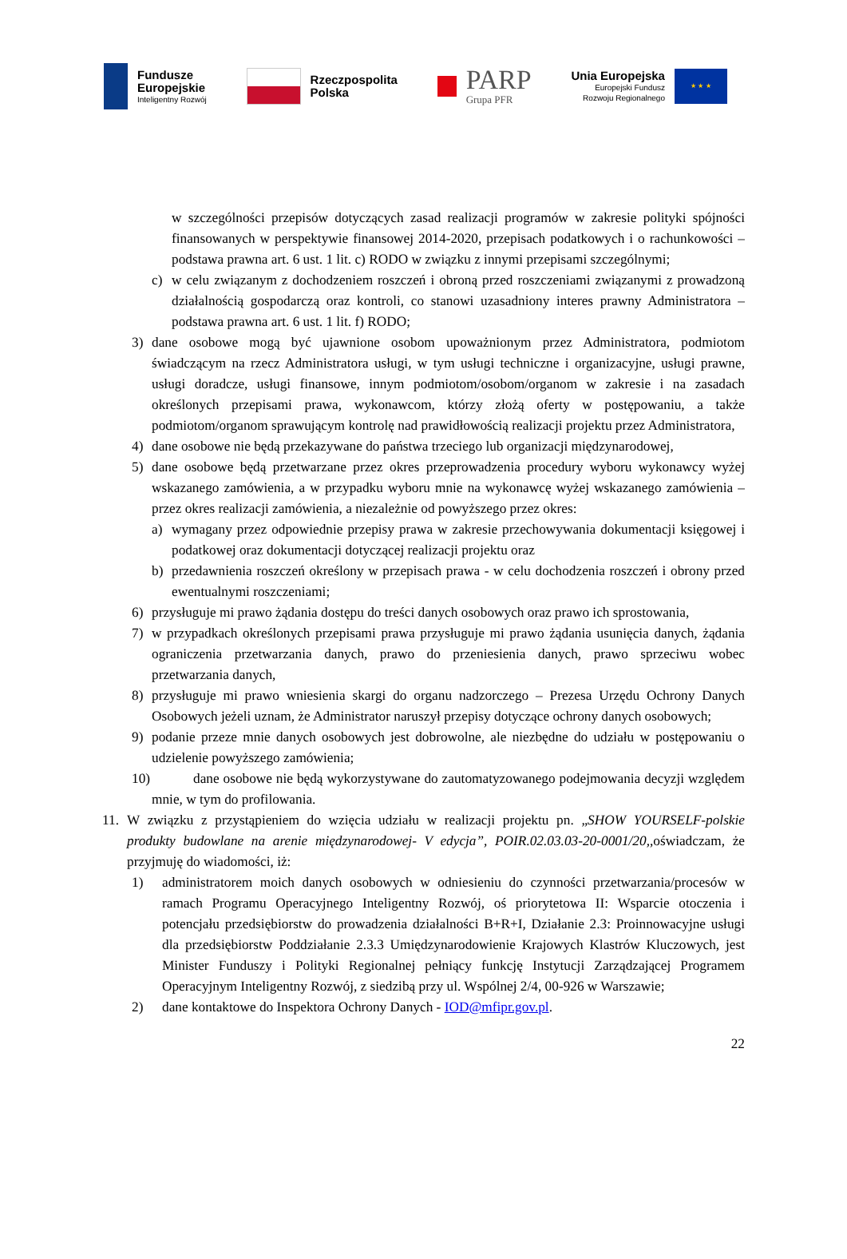Fundusze
Europejskie
Inteligentny Rozwój
Rzeczpospolita
Polska
PARP
Grupa PFR
Unia Europejska
Europejski Fundusz
Rozwoju Regionalnego
★ ★ ★
w szczególności przepisów dotyczących zasad realizacji programów w zakresie polityki spójności finansowanych w perspektywie finansowej 2014-2020, przepisach podatkowych i o rachunkowości – podstawa prawna art. 6 ust. 1 lit. c) RODO w związku z innymi przepisami szczególnymi;
c) w celu związanym z dochodzeniem roszczeń i obroną przed roszczeniami związanymi z prowadzoną działalnością gospodarczą oraz kontroli, co stanowi uzasadniony interes prawny Administratora – podstawa prawna art. 6 ust. 1 lit. f) RODO;
3) dane osobowe mogą być ujawnione osobom upoważnionym przez Administratora, podmiotom świadczącym na rzecz Administratora usługi, w tym usługi techniczne i organizacyjne, usługi prawne, usługi doradcze, usługi finansowe, innym podmiotom/osobom/organom w zakresie i na zasadach określonych przepisami prawa, wykonawcom, którzy złożą oferty w postępowaniu, a także podmiotom/organom sprawującym kontrolę nad prawidłowością realizacji projektu przez Administratora,
4) dane osobowe nie będą przekazywane do państwa trzeciego lub organizacji międzynarodowej,
5) dane osobowe będą przetwarzane przez okres przeprowadzenia procedury wyboru wykonawcy wyżej wskazanego zamówienia, a w przypadku wyboru mnie na wykonawcę wyżej wskazanego zamówienia – przez okres realizacji zamówienia, a niezależnie od powyższego przez okres:
a) wymagany przez odpowiednie przepisy prawa w zakresie przechowywania dokumentacji księgowej i podatkowej oraz dokumentacji dotyczącej realizacji projektu oraz
b) przedawnienia roszczeń określony w przepisach prawa - w celu dochodzenia roszczeń i obrony przed ewentualnymi roszczeniami;
6) przysługuje mi prawo żądania dostępu do treści danych osobowych oraz prawo ich sprostowania,
7) w przypadkach określonych przepisami prawa przysługuje mi prawo żądania usunięcia danych, żądania ograniczenia przetwarzania danych, prawo do przeniesienia danych, prawo sprzeciwu wobec przetwarzania danych,
8) przysługuje mi prawo wniesienia skargi do organu nadzorczego – Prezesa Urzędu Ochrony Danych Osobowych jeżeli uznam, że Administrator naruszył przepisy dotyczące ochrony danych osobowych;
9) podanie przeze mnie danych osobowych jest dobrowolne, ale niezbędne do udziału w postępowaniu o udzielenie powyższego zamówienia;
10) dane osobowe nie będą wykorzystywane do zautomatyzowanego podejmowania decyzji względem mnie, w tym do profilowania.
11.
W związku z przystąpieniem do wzięcia udziału w realizacji projektu pn. „SHOW YOURSELF-polskie produkty budowlane na arenie międzynarodowej- V edycja”, POIR.02.03.03-20-0001/20,,oświadczam, że przyjmuję do wiadomości, iż:
1) administratorem moich danych osobowych w odniesieniu do czynności przetwarzania/procesów w ramach Programu Operacyjnego Inteligentny Rozwój, oś priorytetowa II: Wsparcie otoczenia i potencjału przedsiębiorstw do prowadzenia działalności B+R+I, Działanie 2.3: Proinnowacyjne usługi dla przedsiębiorstw Poddziałanie 2.3.3 Umiędzynarodowienie Krajowych Klastrów Kluczowych, jest Minister Funduszy i Polityki Regionalnej pełniący funkcję Instytucji Zarządzającej Programem Operacyjnym Inteligentny Rozwój, z siedzibą przy ul. Wspólnej 2/4, 00-926 w Warszawie;
2) dane kontaktowe do Inspektora Ochrony Danych - IOD@mfipr.gov.pl.
22